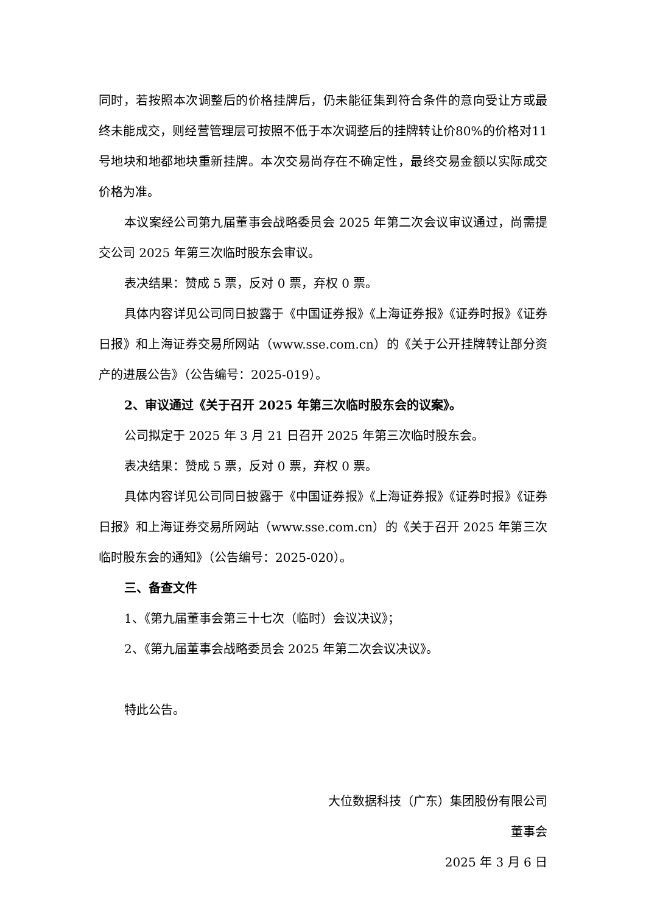同时，若按照本次调整后的价格挂牌后，仍未能征集到符合条件的意向受让方或最终未能成交，则经营管理层可按照不低于本次调整后的挂牌转让价80%的价格对11号地块和地都地块重新挂牌。本次交易尚存在不确定性，最终交易金额以实际成交价格为准。
本议案经公司第九届董事会战略委员会 2025 年第二次会议审议通过，尚需提交公司 2025 年第三次临时股东会审议。
表决结果：赞成 5 票，反对 0 票，弃权 0 票。
具体内容详见公司同日披露于《中国证券报》《上海证券报》《证券时报》《证券日报》和上海证券交易所网站（www.sse.com.cn）的《关于公开挂牌转让部分资产的进展公告》（公告编号：2025-019）。
2、审议通过《关于召开 2025 年第三次临时股东会的议案》。
公司拟定于 2025 年 3 月 21 日召开 2025 年第三次临时股东会。
表决结果：赞成 5 票，反对 0 票，弃权 0 票。
具体内容详见公司同日披露于《中国证券报》《上海证券报》《证券时报》《证券日报》和上海证券交易所网站（www.sse.com.cn）的《关于召开 2025 年第三次临时股东会的通知》（公告编号：2025-020）。
三、备查文件
1、《第九届董事会第三十七次（临时）会议决议》；
2、《第九届董事会战略委员会 2025 年第二次会议决议》。
特此公告。
大位数据科技（广东）集团股份有限公司
董事会
2025 年 3 月 6 日